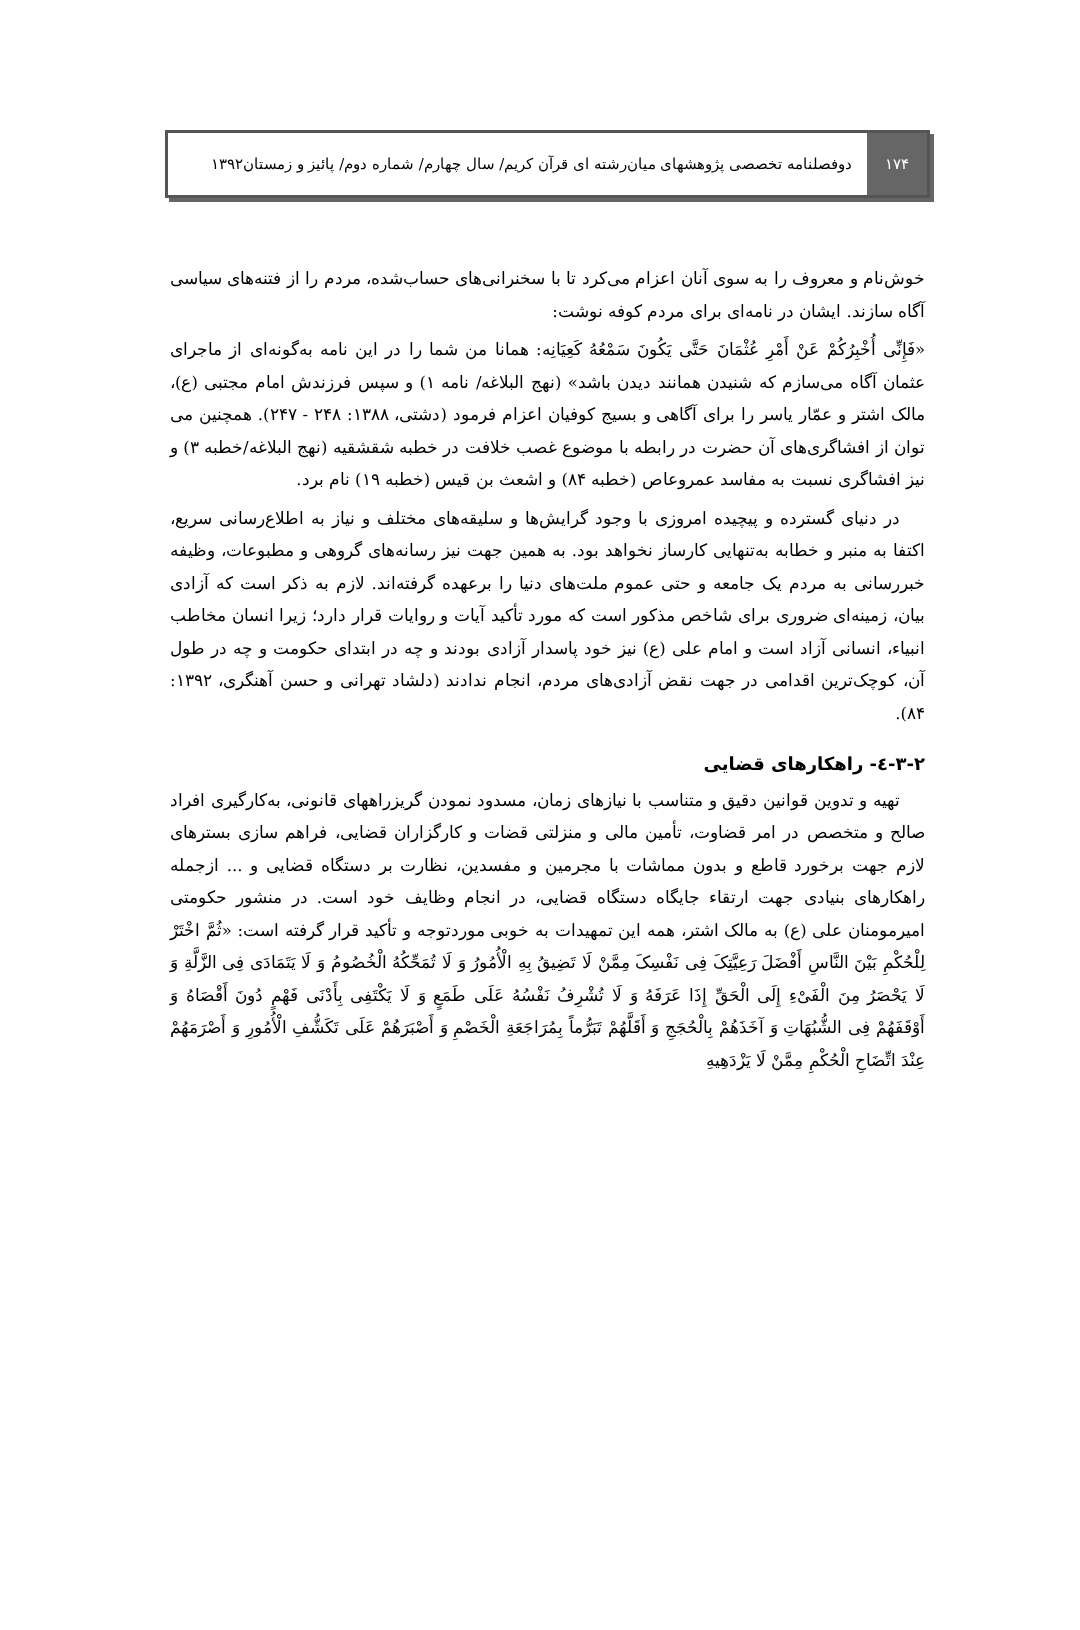۱۷۴
دوفصلنامه تخصصی پژوهشهای میان‌رشته ای قرآن کریم/ سال چهارم/ شماره دوم/ پائیز و زمستان۱۳۹۲
خوش‌نام و معروف را به سوی آنان اعزام می‌کرد تا با سخنرانی‌های حساب‌شده، مردم را از فتنه‌های سیاسی آگاه سازند. ایشان در نامه‌ای برای مردم کوفه نوشت:
«فَإِنِّی أُخْبِرُکُمْ عَنْ أَمْرِ عُثْمَانَ حَتَّى یَکُونَ سَمْعُهُ کَعِیَانِه: همانا من شما را در این نامه به‌گونه‌ای از ماجرای عثمان آگاه می‌سازم که شنیدن همانند دیدن باشد» (نهج البلاغه/ نامه ۱) و سپس فرزندش امام مجتبی (ع)، مالک اشتر و عمّار یاسر را برای آگاهی و بسیج کوفیان اعزام فرمود (دشتی، ۱۳۸۸: ۲۴۸ - ۲۴۷). همچنین می توان از افشاگری‌های آن حضرت در رابطه با موضوع غصب خلافت در خطبه شقشقیه (نهج البلاغه/خطبه ۳) و نیز افشاگری نسبت به مفاسد عمروعاص (خطبه ۸۴) و اشعث بن قیس (خطبه ۱۹) نام برد.
در دنیای گسترده و پیچیده امروزی با وجود گرایش‌ها و سلیقه‌های مختلف و نیاز به اطلاع‌رسانی سریع، اکتفا به منبر و خطابه به‌تنهایی کارساز نخواهد بود. به همین جهت نیز رسانه‌های گروهی و مطبوعات، وظیفه خبررسانی به مردم یک جامعه و حتی عموم ملت‌های دنیا را برعهده گرفته‌اند. لازم به ذکر است که آزادی بیان، زمینه‌ای ضروری برای شاخص مذکور است که مورد تأکید آیات و روایات قرار دارد؛ زیرا انسان مخاطب انبیاء، انسانی آزاد است و امام علی (ع) نیز خود پاسدار آزادی بودند و چه در ابتدای حکومت و چه در طول آن، کوچک‌ترین اقدامی در جهت نقض آزادی‌های مردم، انجام ندادند (دلشاد تهرانی و حسن آهنگری، ۱۳۹۲: ۸۴).
۳-۲-٤- راهکارهای قضایی
تهیه و تدوین قوانین دقیق و متناسب با نیازهای زمان، مسدود نمودن گریزراههای قانونی، به‌کارگیری افراد صالح و متخصص در امر قضاوت، تأمین مالی و منزلتی قضات و کارگزاران قضایی، فراهم سازی بسترهای لازم جهت برخورد قاطع و بدون مماشات با مجرمین و مفسدین، نظارت بر دستگاه قضایی و ... ازجمله راهکارهای بنیادی جهت ارتقاء جایگاه دستگاه قضایی، در انجام وظایف خود است. در منشور حکومتی امیرمومنان علی (ع) به مالک اشتر، همه این تمهیدات به خوبی موردتوجه و تأکید قرار گرفته است: «ثُمَّ اخْتَرْ لِلْحُکْمِ بَیْنَ النَّاسِ أَفْضَلَ رَعِیَّتِکَ فِی نَفْسِکَ مِمَّنْ لَا تَضِیقُ بِهِ الْأُمُورُ وَ لَا تُمَحِّکُهُ الْخُصُومُ وَ لَا یَتَمَادَى فِی الزَّلَّةِ وَ لَا یَحْصَرُ مِنَ الْفَیْءِ إِلَى الْحَقِّ إِذَا عَرَفَهُ وَ لَا تُشْرِفُ نَفْسُهُ عَلَى طَمَعٍ وَ لَا یَکْتَفِی بِأَدْنَى فَهْمٍ دُونَ أَقْصَاهُ وَ أَوْقَفَهُمْ فِی الشُّبُهَاتِ وَ آخَذَهُمْ بِالْحُجَجِ وَ أَقَلَّهُمْ تَبَرُّماً بِمُرَاجَعَةِ الْخَصْمِ وَ أَصْبَرَهُمْ عَلَى تَکَشُّفِ الْأُمُورِ وَ أَصْرَمَهُمْ عِنْدَ اتِّضَاحِ الْحُکْمِ مِمَّنْ لَا یَزْدَهِیهِ